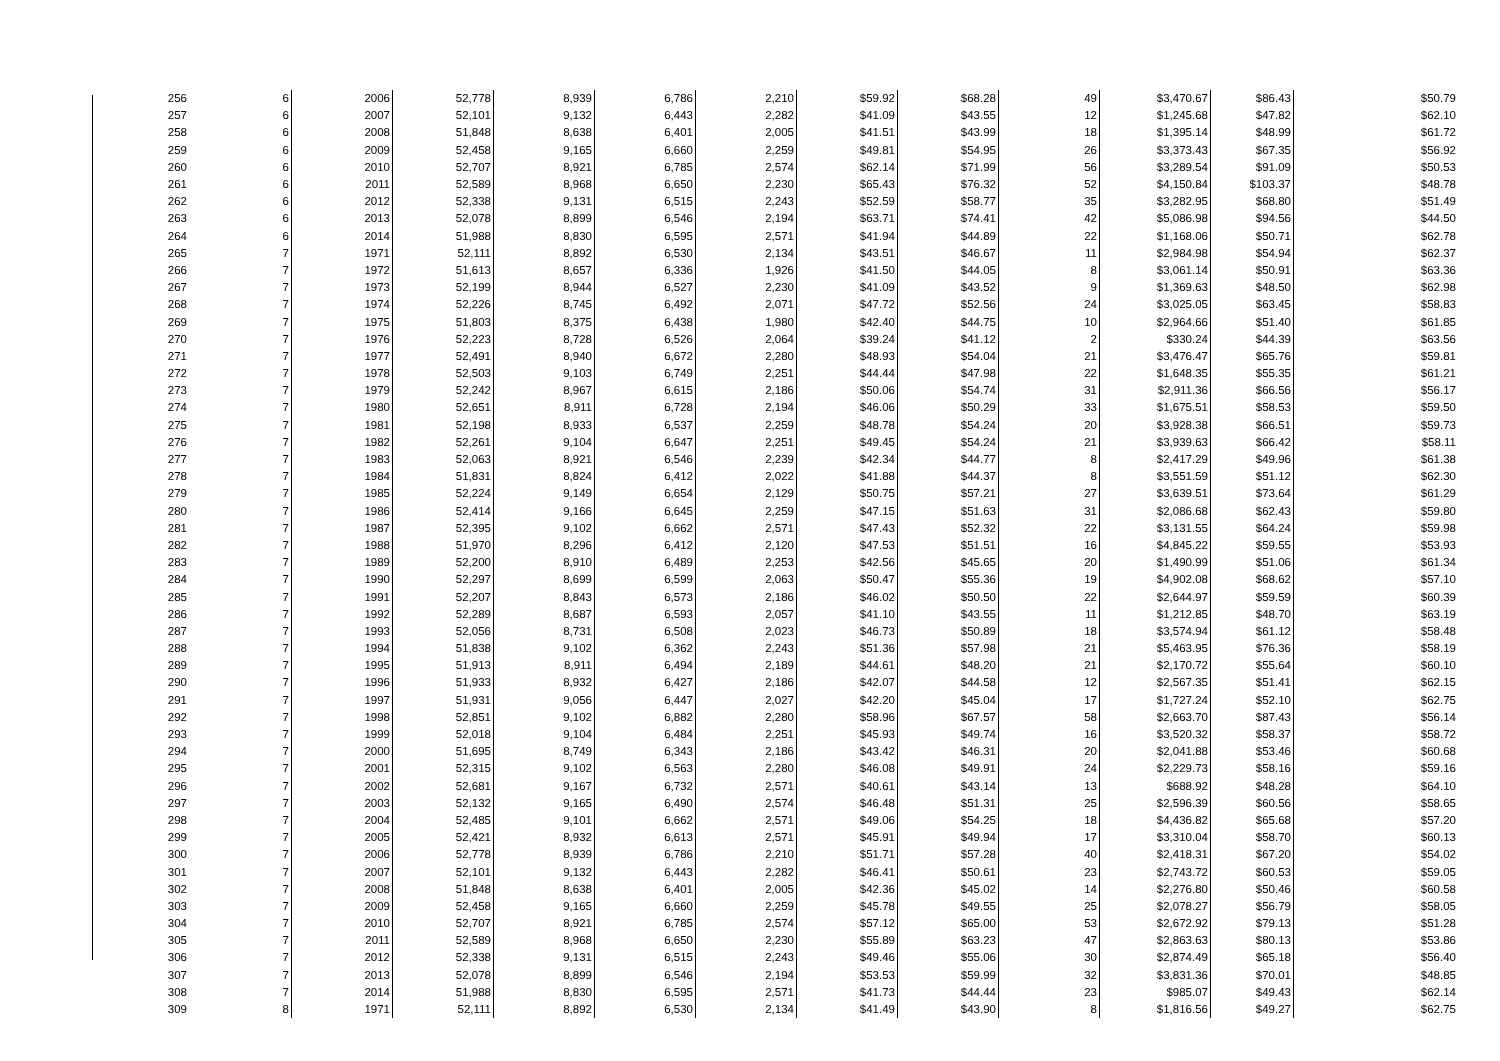| 256 | 6 | 2006 | 52,778 | 8,939 | 6,786 | 2,210 | $59.92 | $68.28 | 49 | $3,470.67 | $86.43 | $50.79 |
| 257 | 6 | 2007 | 52,101 | 9,132 | 6,443 | 2,282 | $41.09 | $43.55 | 12 | $1,245.68 | $47.82 | $62.10 |
| 258 | 6 | 2008 | 51,848 | 8,638 | 6,401 | 2,005 | $41.51 | $43.99 | 18 | $1,395.14 | $48.99 | $61.72 |
| 259 | 6 | 2009 | 52,458 | 9,165 | 6,660 | 2,259 | $49.81 | $54.95 | 26 | $3,373.43 | $67.35 | $56.92 |
| 260 | 6 | 2010 | 52,707 | 8,921 | 6,785 | 2,574 | $62.14 | $71.99 | 56 | $3,289.54 | $91.09 | $50.53 |
| 261 | 6 | 2011 | 52,589 | 8,968 | 6,650 | 2,230 | $65.43 | $76.32 | 52 | $4,150.84 | $103.37 | $48.78 |
| 262 | 6 | 2012 | 52,338 | 9,131 | 6,515 | 2,243 | $52.59 | $58.77 | 35 | $3,282.95 | $68.80 | $51.49 |
| 263 | 6 | 2013 | 52,078 | 8,899 | 6,546 | 2,194 | $63.71 | $74.41 | 42 | $5,086.98 | $94.56 | $44.50 |
| 264 | 6 | 2014 | 51,988 | 8,830 | 6,595 | 2,571 | $41.94 | $44.89 | 22 | $1,168.06 | $50.71 | $62.78 |
| 265 | 7 | 1971 | 52,111 | 8,892 | 6,530 | 2,134 | $43.51 | $46.67 | 11 | $2,984.98 | $54.94 | $62.37 |
| 266 | 7 | 1972 | 51,613 | 8,657 | 6,336 | 1,926 | $41.50 | $44.05 | 8 | $3,061.14 | $50.91 | $63.36 |
| 267 | 7 | 1973 | 52,199 | 8,944 | 6,527 | 2,230 | $41.09 | $43.52 | 9 | $1,369.63 | $48.50 | $62.98 |
| 268 | 7 | 1974 | 52,226 | 8,745 | 6,492 | 2,071 | $47.72 | $52.56 | 24 | $3,025.05 | $63.45 | $58.83 |
| 269 | 7 | 1975 | 51,803 | 8,375 | 6,438 | 1,980 | $42.40 | $44.75 | 10 | $2,964.66 | $51.40 | $61.85 |
| 270 | 7 | 1976 | 52,223 | 8,728 | 6,526 | 2,064 | $39.24 | $41.12 | 2 | $330.24 | $44.39 | $63.56 |
| 271 | 7 | 1977 | 52,491 | 8,940 | 6,672 | 2,280 | $48.93 | $54.04 | 21 | $3,476.47 | $65.76 | $59.81 |
| 272 | 7 | 1978 | 52,503 | 9,103 | 6,749 | 2,251 | $44.44 | $47.98 | 22 | $1,648.35 | $55.35 | $61.21 |
| 273 | 7 | 1979 | 52,242 | 8,967 | 6,615 | 2,186 | $50.06 | $54.74 | 31 | $2,911.36 | $66.56 | $56.17 |
| 274 | 7 | 1980 | 52,651 | 8,911 | 6,728 | 2,194 | $46.06 | $50.29 | 33 | $1,675.51 | $58.53 | $59.50 |
| 275 | 7 | 1981 | 52,198 | 8,933 | 6,537 | 2,259 | $48.78 | $54.24 | 20 | $3,928.38 | $66.51 | $59.73 |
| 276 | 7 | 1982 | 52,261 | 9,104 | 6,647 | 2,251 | $49.45 | $54.24 | 21 | $3,939.63 | $66.42 | $58.11 |
| 277 | 7 | 1983 | 52,063 | 8,921 | 6,546 | 2,239 | $42.34 | $44.77 | 8 | $2,417.29 | $49.96 | $61.38 |
| 278 | 7 | 1984 | 51,831 | 8,824 | 6,412 | 2,022 | $41.88 | $44.37 | 8 | $3,551.59 | $51.12 | $62.30 |
| 279 | 7 | 1985 | 52,224 | 9,149 | 6,654 | 2,129 | $50.75 | $57.21 | 27 | $3,639.51 | $73.64 | $61.29 |
| 280 | 7 | 1986 | 52,414 | 9,166 | 6,645 | 2,259 | $47.15 | $51.63 | 31 | $2,086.68 | $62.43 | $59.80 |
| 281 | 7 | 1987 | 52,395 | 9,102 | 6,662 | 2,571 | $47.43 | $52.32 | 22 | $3,131.55 | $64.24 | $59.98 |
| 282 | 7 | 1988 | 51,970 | 8,296 | 6,412 | 2,120 | $47.53 | $51.51 | 16 | $4,845.22 | $59.55 | $53.93 |
| 283 | 7 | 1989 | 52,200 | 8,910 | 6,489 | 2,253 | $42.56 | $45.65 | 20 | $1,490.99 | $51.06 | $61.34 |
| 284 | 7 | 1990 | 52,297 | 8,699 | 6,599 | 2,063 | $50.47 | $55.36 | 19 | $4,902.08 | $68.62 | $57.10 |
| 285 | 7 | 1991 | 52,207 | 8,843 | 6,573 | 2,186 | $46.02 | $50.50 | 22 | $2,644.97 | $59.59 | $60.39 |
| 286 | 7 | 1992 | 52,289 | 8,687 | 6,593 | 2,057 | $41.10 | $43.55 | 11 | $1,212.85 | $48.70 | $63.19 |
| 287 | 7 | 1993 | 52,056 | 8,731 | 6,508 | 2,023 | $46.73 | $50.89 | 18 | $3,574.94 | $61.12 | $58.48 |
| 288 | 7 | 1994 | 51,838 | 9,102 | 6,362 | 2,243 | $51.36 | $57.98 | 21 | $5,463.95 | $76.36 | $58.19 |
| 289 | 7 | 1995 | 51,913 | 8,911 | 6,494 | 2,189 | $44.61 | $48.20 | 21 | $2,170.72 | $55.64 | $60.10 |
| 290 | 7 | 1996 | 51,933 | 8,932 | 6,427 | 2,186 | $42.07 | $44.58 | 12 | $2,567.35 | $51.41 | $62.15 |
| 291 | 7 | 1997 | 51,931 | 9,056 | 6,447 | 2,027 | $42.20 | $45.04 | 17 | $1,727.24 | $52.10 | $62.75 |
| 292 | 7 | 1998 | 52,851 | 9,102 | 6,882 | 2,280 | $58.96 | $67.57 | 58 | $2,663.70 | $87.43 | $56.14 |
| 293 | 7 | 1999 | 52,018 | 9,104 | 6,484 | 2,251 | $45.93 | $49.74 | 16 | $3,520.32 | $58.37 | $58.72 |
| 294 | 7 | 2000 | 51,695 | 8,749 | 6,343 | 2,186 | $43.42 | $46.31 | 20 | $2,041.88 | $53.46 | $60.68 |
| 295 | 7 | 2001 | 52,315 | 9,102 | 6,563 | 2,280 | $46.08 | $49.91 | 24 | $2,229.73 | $58.16 | $59.16 |
| 296 | 7 | 2002 | 52,681 | 9,167 | 6,732 | 2,571 | $40.61 | $43.14 | 13 | $688.92 | $48.28 | $64.10 |
| 297 | 7 | 2003 | 52,132 | 9,165 | 6,490 | 2,574 | $46.48 | $51.31 | 25 | $2,596.39 | $60.56 | $58.65 |
| 298 | 7 | 2004 | 52,485 | 9,101 | 6,662 | 2,571 | $49.06 | $54.25 | 18 | $4,436.82 | $65.68 | $57.20 |
| 299 | 7 | 2005 | 52,421 | 8,932 | 6,613 | 2,571 | $45.91 | $49.94 | 17 | $3,310.04 | $58.70 | $60.13 |
| 300 | 7 | 2006 | 52,778 | 8,939 | 6,786 | 2,210 | $51.71 | $57.28 | 40 | $2,418.31 | $67.20 | $54.02 |
| 301 | 7 | 2007 | 52,101 | 9,132 | 6,443 | 2,282 | $46.41 | $50.61 | 23 | $2,743.72 | $60.53 | $59.05 |
| 302 | 7 | 2008 | 51,848 | 8,638 | 6,401 | 2,005 | $42.36 | $45.02 | 14 | $2,276.80 | $50.46 | $60.58 |
| 303 | 7 | 2009 | 52,458 | 9,165 | 6,660 | 2,259 | $45.78 | $49.55 | 25 | $2,078.27 | $56.79 | $58.05 |
| 304 | 7 | 2010 | 52,707 | 8,921 | 6,785 | 2,574 | $57.12 | $65.00 | 53 | $2,672.92 | $79.13 | $51.28 |
| 305 | 7 | 2011 | 52,589 | 8,968 | 6,650 | 2,230 | $55.89 | $63.23 | 47 | $2,863.63 | $80.13 | $53.86 |
| 306 | 7 | 2012 | 52,338 | 9,131 | 6,515 | 2,243 | $49.46 | $55.06 | 30 | $2,874.49 | $65.18 | $56.40 |
| 307 | 7 | 2013 | 52,078 | 8,899 | 6,546 | 2,194 | $53.53 | $59.99 | 32 | $3,831.36 | $70.01 | $48.85 |
| 308 | 7 | 2014 | 51,988 | 8,830 | 6,595 | 2,571 | $41.73 | $44.44 | 23 | $985.07 | $49.43 | $62.14 |
| 309 | 8 | 1971 | 52,111 | 8,892 | 6,530 | 2,134 | $41.49 | $43.90 | 8 | $1,816.56 | $49.27 | $62.75 |